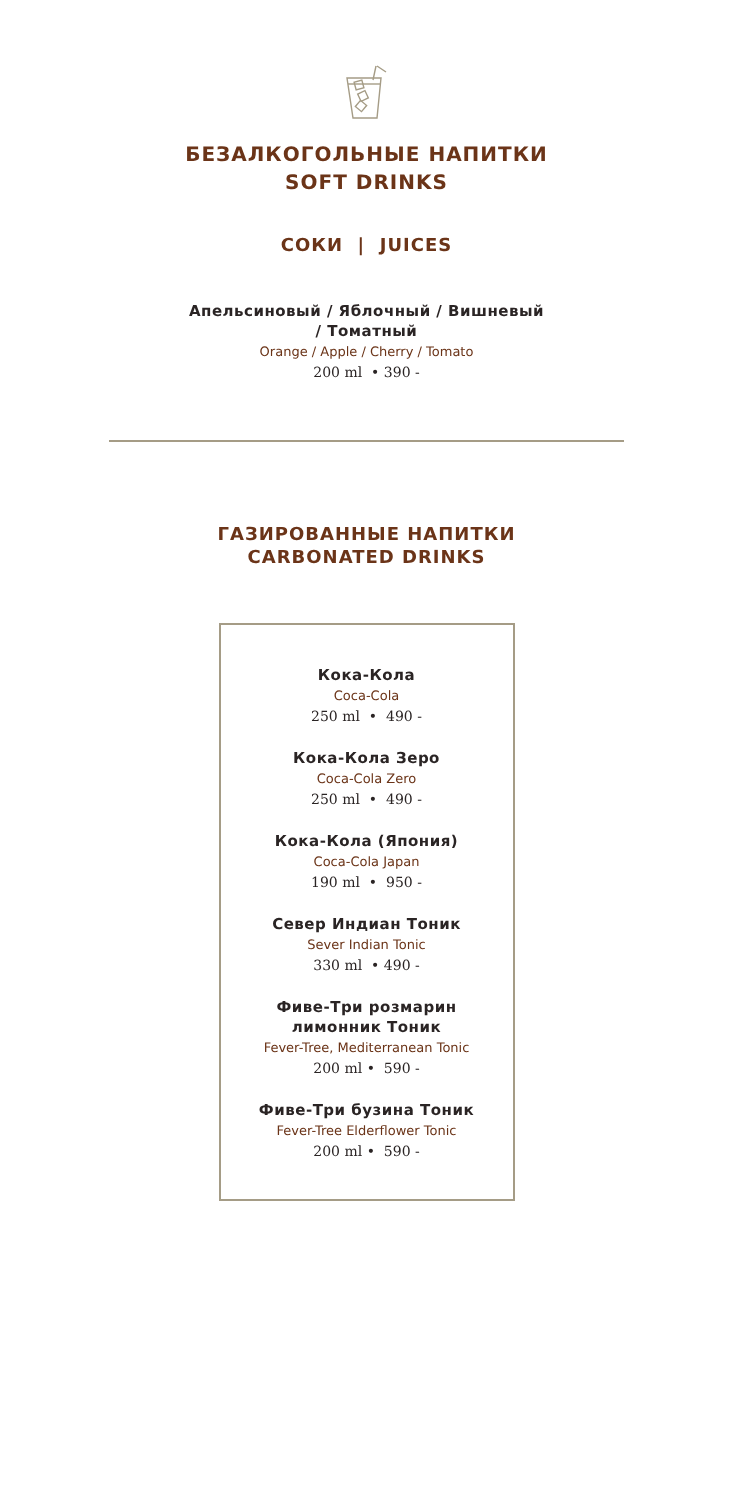БЕЗАЛКОГОЛЬНЫЕ НАПИТКИ
SOFT DRINKS
СОКИ | JUICES
Апельсиновый / Яблочный / Вишневый
/ Томатный
Orange / Apple / Cherry / Tomato
200 ml • 390 -
ГАЗИРОВАННЫЕ НАПИТКИ
CARBONATED DRINKS
Кока-Кола
Coca-Cola
250 ml • 490 -
Кока-Кола Зеро
Coca-Cola Zero
250 ml • 490 -
Кока-Кола (Япония)
Coca-Cola Japan
190 ml • 950 -
Север Индиан Тоник
Sever Indian Tonic
330 ml • 490 -
Фиве-Три розмарин
лимонник Тоник
Fever-Tree, Mediterranean Tonic
200 ml • 590 -
Фиве-Три бузина Тоник
Fever-Tree Elderflower Tonic
200 ml • 590 -